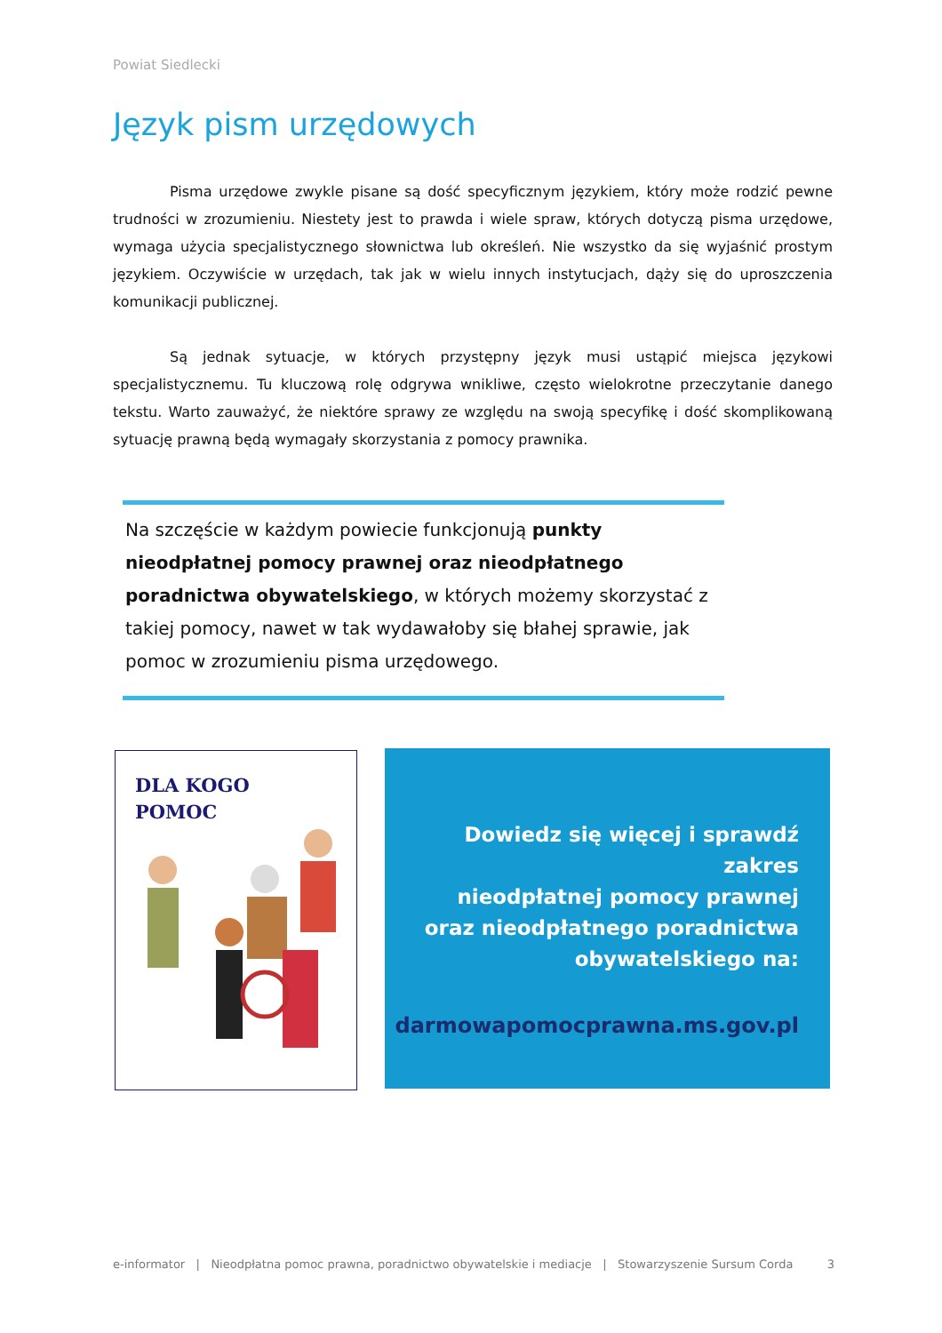Powiat Siedlecki
Język pism urzędowych
Pisma urzędowe zwykle pisane są dość specyficznym językiem, który może rodzić pewne trudności w zrozumieniu. Niestety jest to prawda i wiele spraw, których dotyczą pisma urzędowe, wymaga użycia specjalistycznego słownictwa lub określeń. Nie wszystko da się wyjaśnić prostym językiem. Oczywiście w urzędach, tak jak w wielu innych instytucjach, dąży się do uproszczenia komunikacji publicznej.
Są jednak sytuacje, w których przystępny język musi ustąpić miejsca językowi specjalistycznemu. Tu kluczową rolę odgrywa wnikliwe, często wielokrotne przeczytanie danego tekstu. Warto zauważyć, że niektóre sprawy ze względu na swoją specyfikę i dość skomplikowaną sytuację prawną będą wymagały skorzystania z pomocy prawnika.
Na szczęście w każdym powiecie funkcjonują punkty nieodpłatnej pomocy prawnej oraz nieodpłatnego poradnictwa obywatelskiego, w których możemy skorzystać z takiej pomocy, nawet w tak wydawałoby się błahej sprawie, jak pomoc w zrozumieniu pisma urzędowego.
DLA KOGO
POMOC
Dowiedz się więcej i sprawdź zakres
nieodpłatnej pomocy prawnej
oraz nieodpłatnego poradnictwa
obywatelskiego na:
darmowapomocprawna.ms.gov.pl
e-informator | Nieodpłatna pomoc prawna, poradnictwo obywatelskie i mediacje | Stowarzyszenie Sursum Corda 3